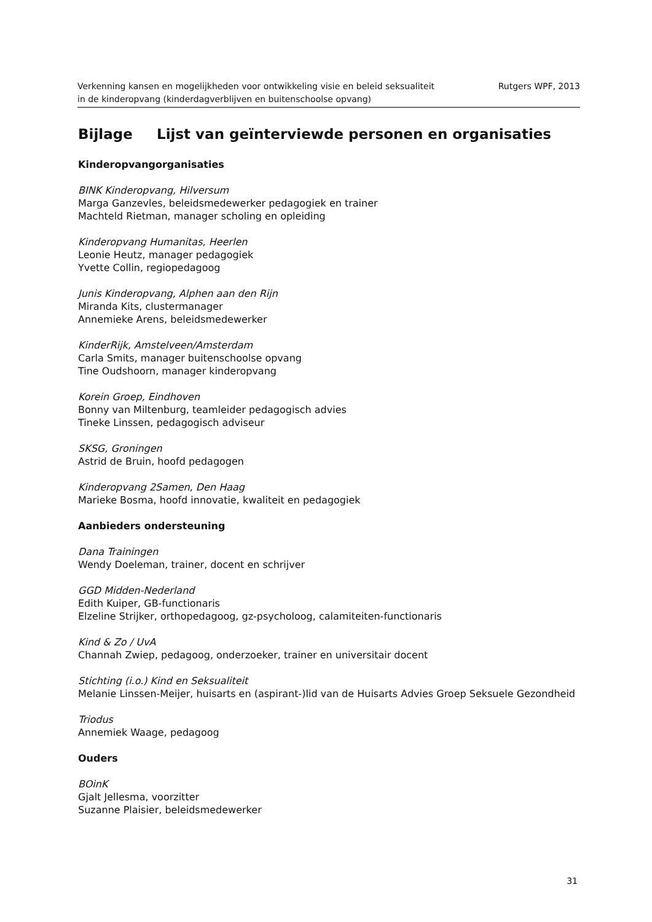Verkenning kansen en mogelijkheden voor ontwikkeling visie en beleid seksualiteit
in de kinderopvang (kinderdagverblijven en buitenschoolse opvang)
Rutgers WPF, 2013
Bijlage Lijst van geïnterviewde personen en organisaties
Kinderopvangorganisaties
BINK Kinderopvang, Hilversum
Marga Ganzevles, beleidsmedewerker pedagogiek en trainer
Machteld Rietman, manager scholing en opleiding
Kinderopvang Humanitas, Heerlen
Leonie Heutz, manager pedagogiek
Yvette Collin, regiopedagoog
Junis Kinderopvang, Alphen aan den Rijn
Miranda Kits, clustermanager
Annemieke Arens, beleidsmedewerker
KinderRijk, Amstelveen/Amsterdam
Carla Smits, manager buitenschoolse opvang
Tine Oudshoorn, manager kinderopvang
Korein Groep, Eindhoven
Bonny van Miltenburg, teamleider pedagogisch advies
Tineke Linssen, pedagogisch adviseur
SKSG, Groningen
Astrid de Bruin, hoofd pedagogen
Kinderopvang 2Samen, Den Haag
Marieke Bosma, hoofd innovatie, kwaliteit en pedagogiek
Aanbieders ondersteuning
Dana Trainingen
Wendy Doeleman, trainer, docent en schrijver
GGD Midden-Nederland
Edith Kuiper, GB-functionaris
Elzeline Strijker, orthopedagoog, gz-psycholoog, calamiteiten-functionaris
Kind & Zo / UvA
Channah Zwiep, pedagoog, onderzoeker, trainer en universitair docent
Stichting (i.o.) Kind en Seksualiteit
Melanie Linssen-Meijer, huisarts en (aspirant-)lid van de Huisarts Advies Groep Seksuele Gezondheid
Triodus
Annemiek Waage, pedagoog
Ouders
BOinK
Gjalt Jellesma, voorzitter
Suzanne Plaisier, beleidsmedewerker
31